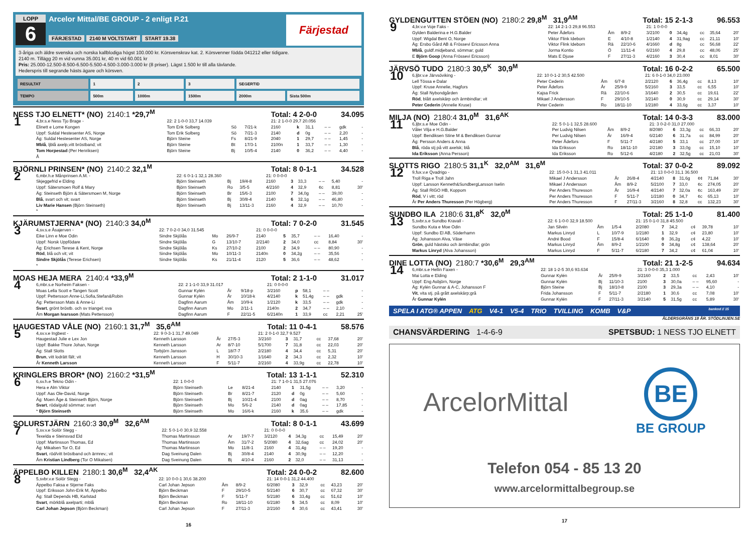LOPP
6
Arcelor Mittal/BE GROUP - 2 enligt P.21
FÄRJESTAD 2140 M VOLTSTART START 19.38
Färjestad
3-åriga och äldre svenska och norska kallblodiga högst 100.000 kr. Körsvenskrav kat. 2. Körsvenner födda 041212 eller tidigare.
2140 m. Tillägg 20 m vid vunna 35.001 kr, 40 m vid 60.001 kr
Pris: 25.000-12.500-8.500-6.500-5.500-4.500-3.000-3.000 kr (8 priser). Lägst 1.500 kr till alla tävlande.
Hederspris till segrande hästs ägare och körsven.
| RESULTAT | 1 | 2 | 3 | SEGERTID | |
| TEMPO | 500m | 1000m | 1500m | 2000m | Sista 500m |
NESS TJO ELNETT* (NO) 2140:1 *29,7<sup>M</sup> Total: 4 2-0-0 34.095
| 1 | 4,br.s.e Ness Tjo Brage - | 22: 2 1-0-0 33,7 14.039 | | | 21: 2 1-0-0 29,7 20.056 | | | | | |
| | Elinett e Lome Kongen | Tom Erik Solberg | Sö | 7/21-k | 2160 | k | 31,1 | – – | gdk | - |
| | Uppf: Suldal Hestesenter AS, Norge | Tom Erik Solberg | Sö | 7/21-3 | 2140 | d | 0g | – – | 2,20 | - |
| | Äg: Suldal Hestesenter AS, Norge | Björn Steine | Fs | 8/21-9 | 2040 | 1 | 29,7 | – – | 1,45 | - |
| | Mblå , ljblå axelp,vitt bröstband; vit | Björn Steine | Bt | 17/3-1 | 2100n | 1 | 33,7 | – – | 1,30 | - |
| | Tom Horpestad (Per Henriksen) | Björn Steine | Bj | 10/5-4 | 2140 | 0 | 36,2 | – – | 4,40 | - |
| | Å | | | | | | | | | |
BJÖRNLI PRINSEN* (NO) 2140:2 32,1<sup>M</sup> Total: 8 0-1-1 34.528
| 2 | 6,mbr.h.e Månprinsen A.M. - | 22: 6 0-1-1 32,1 28.360 | | | 21: 0 0-0-0 | | | | | |
| | Skjeggefrid e Elding | Björn Steinseth | Bj | 19/4-8 | 2160 | 3 | 33,3 | – – | 5,40 | - |
| | Uppf: Sätersmoen Rolf & Mary | Björn Steinseth | Ro | 3/5-5 | 4/2160 | 4 | 32,9 | ¢c | 8,81 | 30' |
| | Äg: Steinseth Björn & Sätersmoen M, Norge | Björn Steinseth | Br | 15/6-3 | 2100 | 7 | 34,0g | – – | 39,00 | - |
| | Blå , svart och vit; svart | Björn Steinseth | Bj | 30/8-4 | 2140 | 6 | 32,1g | – – | 46,80 | - |
| | Liv Marie Hansen (Björn Steinseth) | Björn Steinseth | Bj | 13/11-3 | 2160 | 4 | 32,9 | – – | 10,70 | - |
| | * | | | | | | | | | |
KJÄRUMSTJERNA* (NO) 2140:3 34,0<sup>M</sup> Total: 7 0-2-0 31.545
| 3 | 4,sv.s.e Åsajerven - | 22: 7 0-2-0 34,0 31.545 | | | 21: 0 0-0-0 | | | | | |
| | Eike Linn e Moe Odin | Sindre Skjölås | Mo | 26/9-7 | 2140 | 5 | 35,7 | – – | 16,40 | - |
| | Uppf: Norsk Uppfödare | Sindre Skjölås | G | 13/10-7 | 2/2140 | 2 | 34,0 | cc | 8,84 | 30' |
| | Äg: Erichsen Terese & Kent, Norge | Sindre Skjölås | Ks | 27/10-2 | 2100 | 2 | 34,9 | – – | 80,90 | - |
| | Röd , blå och vit; vit | Sindre Skjölås | Mo | 10/11-3 | 2140n | 0 | 34,2g | – – | 35,56 | - |
| | Sindre Skjölås (Terese Erichsen) | Sindre Skjölås | Ks | 21/11-4 | 2120 | 5 | 36,6 | – – | 48,62 | - |
| | * | | | | | | | | | |
MOAS HEJA MERA 2140:4 *33,9<sup>M</sup> Total: 2 1-1-0 31.017
| 4 | 6,mbr.s.e Norheim Faksen - | 22: 2 1-1-0 33,9 31.017 | | | 21: 0 0-0-0 | | | | | |
| | Moas Lella Scott e Tangen Scott | Gunnar Kylén | År | 9/18-p | 3/2160 | p | 58,1 | – – | | - |
| | Uppf: Pettersson Anne-Li,Sofia,Stefan&Robin | Gunnar Kylén | År | 10/18-k | 4/2140 | k | 51,4g | – – | gdk | - |
| | Äg: Pettersson Mats & Anne-Li | Dagfinn Aarum | Åm | 10/9-k | 1/2120 | k | 33,5 | – – | gdk | - |
| | Svart , grönt bröstb. och sv triangel; sva | Dagfinn Aarum | Mo | 2/11-1 | 2140n | 2 | 34,7 | – – | 2,10 | - |
| | Åm Morgan Ivarsson (Mats Pettersson) | Dagfinn Aarum | F | 22/11-5 | 6/2140n | 1 | 33,9 | cc | 2,21 | 25' |
HAUGESTAD VÅLE (NO) 2160:1 31,7<sup>M</sup> 35,6<sup>AM</sup> Total: 11 0-4-1 58.576
| 5 | 4,sv.v.e Ingbest - | 22: 9 0-3-1 31,7 49.049 | | | 21: 2 0-1-0 32,7 9.527 | | | | | |
| | Haugestad Julie e Lex Jon | Kenneth Larsson | År | 27/5-3 | 3/2160 | 3 | 31,7 | cc | 37,68 | 20' |
| | Uppf: Bakke Thore Johan, Norge | Kenneth Larsson | Ar | 8/7-10 | 5/1700 | 7 | 31,8 | cc | 22,03 | 20' |
| | Äg: Stall Slotts | Torbjörn Jansson | L | 18/7-7 | 2/2180 | 4 | 34,4 | cc | 5,31 | 20' |
| | Brun , vitt lodrätt fält; vit | Kenneth Larsson | H | 30/10-3 | 1/1640 | 2 | 34,3 | cc | 2,32 | 10' |
| | År Kenneth Larsson | Kenneth Larsson | F | 5/11-7 | 2/2160 | 4 | 33,9g | cc | 22,78 | 10' |
KRINGLERS BROR* (NO) 2160:2 *31,5<sup>M</sup> Total: 13 1-1-1 52.310
| 6 | 6,sv.h.e Tekno Odin - | 22: 1 0-0-0 | | | 21: 7 1-0-1 31,5 27.076 | | | | | |
| | Hera e Alm Viktor | Björn Steinseth | Le | 8/21-4 | 2140 | 1 | 31,5g | – – | 3,20 | - |
| | Uppf: Aas Ole-David, Norge | Björn Steinseth | Br | 8/21-7 | 2120 | d | 0g | – – | 5,60 | - |
| | Äg: Moen Åge & Steinseth Björn, Norge | Björn Steinseth | Bj | 10/21-4 | 2100 | d | 0ag | – – | 8,70 | - |
| | Svart , röda/guld sömmar; svart | Björn Steinseth | Mo | 5/6-2 | 2140 | d | 0ag | – – | 17,85 | - |
| | * Björn Steinseth | Björn Steinseth | Mo | 16/6-k | 2160 | k | 35,6 | – – | gdk | - |
SOLURSTJÄRN 2160:3 30,9<sup>M</sup> 32,6<sup>AM</sup> Total: 8 0-1-1 43.699
| 7 | 5,sv.v.e Solör Stegg - | 22: 5 0-1-0 30,9 32.558 | | | 21: 0 0-0-0 | | | | | |
| | Texelda e Steinsvad Eld | Thomas Martinsson | Ar | 19/7-7 | 3/2120 | 4 | 34,3g | cc | 15,49 | 20' |
| | Uppf: Martinsson Thomas, Ed | Thomas Martinsson | Åm | 31/7-2 | 5/2080 | 4 | 32,6ag | cc | 24,02 | 20' |
| | Äg: Mikalsen Tor O, Ed | Thomas Martinsson | Mo | 11/8-1 | 2160 | 4 | 31,4g | – – | 19,20 | - |
| | Svart , röd/vitt bröstband och ärmrev.; vit | Dag Sveinung Dalen | Bj | 30/8-4 | 2140 | 4 | 30,9g | – – | 12,20 | - |
| | Åm Kristian Lindberg (Tor O Mikalsen) | Dag Sveinung Dalen | Bj | 4/10-4 | 2160 | 2 | 32,0 | – – | 31,13 | - |
ÄPPELBO KILLEN 2180:1 30,6<sup>M</sup> 32,4<sup>AK</sup> Total: 24 0-0-2 82.600
| 8 | 5,svbr.v.e Solör Stegg - | 22: 10 0-0-1 30,6 38.200 | | | 21: 14 0-0-1 31,2 44.400 | | | | | |
| | Äppelbo Faksa e Stjerne Faks | Carl Johan Jepson | Åm | 8/9-2 | 6/2080 | 3 | 32,9 | cc | 43,23 | 20' |
| | Uppf: Eriksson John-Erik M, Äppelbo | Björn Beckman | F | 29/10-5 | 5/2140 | 6 | 30,7 | cc | 67,32 | 30' |
| | Äg: Stall Depends HB, Karlstad | Björn Beckman | F | 5/11-7 | 5/2180 | 6 | 33,4g | cc | 51,62 | 10' |
| | Svart , mörkblå axelparti; mblå | Björn Beckman | Ro | 18/11-10 | 6/2180 | 5 | 34,5 | cc | 8,09 | 10' |
| | Carl Johan Jepson (Björn Beckman) | Carl Johan Jepson | F | 27/11-3 | 2/2160 | 4 | 30,6 | cc | 43,41 | 30' |
16
GYLDENGUTTEN STÖEN (NO) 2180:2 29,8<sup>M</sup> 31,9<sup>AM</sup> Total: 15 2-1-3 96.553
| 9 | 4,br.v.e Voje Faks - | 22: 14 2-1-3 29,8 96.553 | | | 21: 1 0-0-0 | | | | | |
| | Gylden Balderina e H.G.Balder | Peter Ådefors | Åm | 8/9-2 | 3/2100 | 0 | 34,4g | cc | 35,64 | 20' |
| | Uppf: Wigdal Bent O, Norge | Viktor Flink Ideborn | E | 4/10-8 | 1/2140 | 4 | 31,9ag | cc | 21,11 | 10' |
| | Äg: Ersbo Gård AB & Frössevi Ericsson Anna | Viktor Flink Ideborn | Rä | 22/10-6 | 4/1660 | d | 8g | cc | 56,68 | 22' |
| | Mblå , guldf.midjeband, sömmar; guld | Jorma Kontio | Ö | 11/11-4 | 6/2160 | 4 | 29,8 | cc | 48,06 | 25' |
| | E Björn Goop (Anna Frössevi Ericsson) | Mats E Djuse | F | 27/11-3 | 4/2160 | 3 | 30,4 | cc | 8,01 | 30' |
JÄRVSÖ TUDO 2180:3 30,5<sup>K</sup> 30,9<sup>M</sup> Total: 16 0-2-2 65.500
| 10 | 6,ljbr.v.e Järvsöviking - | 22: 10 0-1-2 30,5 42.500 | | | 21: 6 0-1-0 34,0 23.000 | | | | | |
| | Lell Tössa e Dalar | Peter Cederin | Åm | 6/7-8 | 2/2120 | 6 | 36,4g | cc | 8,13 | 10' |
| | Uppf: Kruse Annelie, Hagfors | Peter Ådefors | År | 25/9-9 | 5/2160 | 3 | 33,5 | cc | 6,55 | 10' |
| | Äg: Stall Nybondgården | Kajsa Frick | Rä | 22/10-6 | 3/1640 | 2 | 30,5 | cc | 19,61 | 22' |
| | Röd , blått axelskärp och ärmbindlar; vit | Mikael J Andersson | F | 29/10-5 | 3/2140 | 0 | 30,9 | cc | 29,14 | 30' |
| | Peter Cederin (Annelie Kruse) | Peter Cederin | Ro | 18/11-10 | 1/2180 | 4 | 33,6g | cc | 3,37 | 10' |
MILJA (NO) 2180:4 31,0<sup>M</sup> 31,6<sup>AK</sup> Total: 14 0-3-3 83.000
| 11 | 6,ljbr.s.e Moe Odin - | 22: 5 0-1-1 32,5 28.600 | | | 21: 3 0-2-0 31,0 27.000 | | | | | |
| | Våler Vilja e H.G.Balder | Per Ludvig Nilsen | Åm | 8/9-2 | 8/2080 | 6 | 33,3g | cc | 66,33 | 20' |
| | Uppf: Bendiksen Stine M & Bendiksen Gunnar | Per Ludvig Nilsen | År | 16/9-4 | 6/2140 | 6 | 31,7a | cc | 84,99 | 20' |
| | Äg: Persson Anders & Anna | Peter Ådefors | F | 5/11-7 | 4/2180 | 5 | 33,1 | cc | 27,00 | 10' |
| | Blå , röda stj på vitt axelsk; blå | Ida Eriksson | Ro | 18/11-10 | 2/2180 | 3 | 33,0g | cc | 15,10 | 10' |
| | Ida Eriksson (Anna Persson) | Ida Eriksson | Ro | 5/12-6 | 4/2180 | 2 | 32,5g | cc | 21,03 | 30' |
SLOTTS RIGO 2180:5 31,1<sup>K</sup> 32,0<sup>AM</sup> 31,6<sup>M</sup> Total: 37 0-0-2 89.092
| 12 | 9,fux.v.e Qvadrigo - | 22: 15 0-0-1 31,3 41.011 | | | 21: 13 0-0-0 31,1 36.500 | | | | | |
| | Troll Riga e Troll Jahn | Mikael J Andersson | År | 26/8-4 | 4/2140 | 8 | 31,6g | ¢¢ | 71,84 | 30' |
| | Uppf: Larsson Kenneth&SundbergLarsson Iselin | Mikael J Andersson | Åm | 8/9-2 | 5/2100 | 7 | 33,0 | ¢c | 274,05 | 20' |
| | Äg: Stall RIGO HB, Koppom | Per Anders Thuresson | År | 16/9-4 | 4/2140 | 7 | 32,0a | ¢c | 163,49 | 20' |
| | Röd , V i vitt; röd | Per Anders Thuresson | F | 5/11-7 | 1/2180 | 0 | 34,7 | ¢c | 65,13 | 10' |
| | År Per Anders Thuresson (Per Högberg) | Per Anders Thuresson | F | 27/11-3 | 3/2160 | 8 | 32,8 | cc | 132,23 | 30' |
SUNDBO ILA 2180:6 31,8<sup>K</sup> 32,0<sup>M</sup> Total: 25 1-1-0 81.400
| 13 | 5,svbr.s.e Sundbo Kravall - | 22: 6 1-0-0 32,9 18.500 | | | 21: 15 0-1-0 31,8 45.500 | | | | | |
| | Sundbo Kuta e Moe Odin | Jan Silvén | Åm | 1/5-4 | 2/2080 | 7 | 34,2 | c¢ | 39,78 | 10' |
| | Uppf: Sundbo El AB, Söderhamn | Markus Linryd | L | 10/7-9 | 1/2180 | 1 | 32,9 | c¢ | 23,80 | 10' |
| | Äg: Johansson Alva, Väse | André Bood | F | 15/8-4 | 6/1640 | 0 | 36,2g | c¢ | 4,22 | 10' |
| | Grön , guld hästsko och ärmbindlar; grön | Markus Linryd | Åm | 8/9-2 | 1/2100 | 0 | 34,8g | c¢ | 138,64 | 20' |
| | Markus Linryd (Alva Johansson) | Markus Linryd | F | 5/11-7 | 6/2180 | 7 | 34,2 | c¢ | 61,04 | 10' |
DINE LOTTA (NO) 2180:7 *30,6<sup>M</sup> 29,3<sup>AM</sup> Total: 21 1-2-5 94.634
| 14 | 6,mbr.s.e Hellin Faxen - | 22: 18 1-2-5 30,6 93.634 | | | 21: 3 0-0-0 35,3 1.000 | | | | | |
| | Mai Lotta e Elding | Gunnar Kylén | År | 25/9-9 | 3/2160 | 2 | 33,5 | cc | 2,43 | 10' |
| | Uppf: Eng Asbjörn, Norge | Gunnar Kylén | Bj | 11/10-3 | 2100 | 3 | 30,0a | – – | 95,60 | - |
| | Äg: Kylén Gunnar & A-C, Johansson F | Björn Steine | Bj | 18/10-8 | 2100 | 3 | 29,3a | – – | 4,10 | - |
| | Vit , vita stj. på grått axelskärp;grå | Frida Johansson | F | 5/11-7 | 2/2180 | 1 | 30,6 | cc | 7,08 | 10' |
| | År Gunnar Kylén | Gunnar Kylén | F | 27/11-3 | 3/2140 | 5 | 31,5g | cc | 5,89 | 30' |
SPELA I ATG® APPEN ATG V4-1 V5-4 TRIO TVILLING KOMB V&P bankod // 15
ÅLDERSGRÄNS 18 ÅR. STÖDLINJEN.SE
CHANSVÄRDERING 1-4-6-9 SPETSBUD: 1 NESS TJO ELNETT
ArcelorMittal
BE
BE GROUP
Telefon 054 - 85 13 20
www.arcelormittalbegroup.se
17